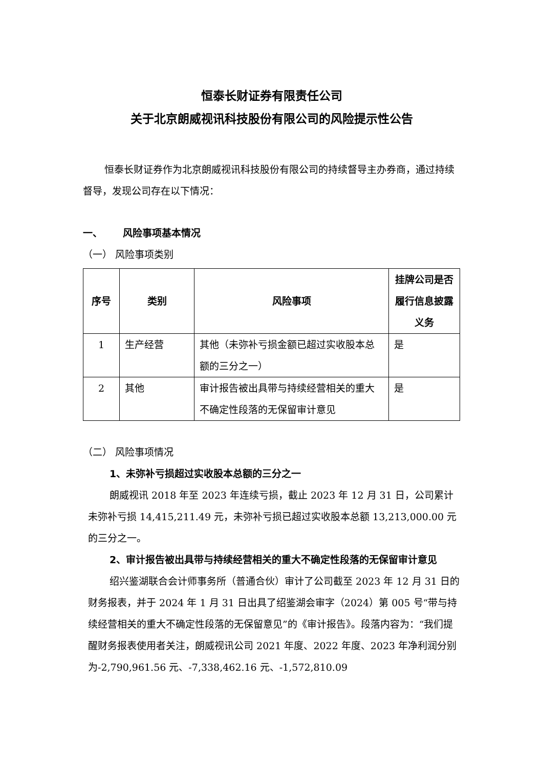恒泰长财证券有限责任公司
关于北京朗威视讯科技股份有限公司的风险提示性公告
恒泰长财证券作为北京朗威视讯科技股份有限公司的持续督导主办券商，通过持续督导，发现公司存在以下情况：
一、 风险事项基本情况
（一） 风险事项类别
| 序号 | 类别 | 风险事项 | 挂牌公司是否履行信息披露义务 |
| --- | --- | --- | --- |
| 1 | 生产经营 | 其他（未弥补亏损金额已超过实收股本总额的三分之一） | 是 |
| 2 | 其他 | 审计报告被出具带与持续经营相关的重大不确定性段落的无保留审计意见 | 是 |
（二） 风险事项情况
1、未弥补亏损超过实收股本总额的三分之一
朗威视讯 2018 年至 2023 年连续亏损，截止 2023 年 12 月 31 日，公司累计未弥补亏损 14,415,211.49 元，未弥补亏损已超过实收股本总额 13,213,000.00 元的三分之一。
2、审计报告被出具带与持续经营相关的重大不确定性段落的无保留审计意见
绍兴鉴湖联合会计师事务所（普通合伙）审计了公司截至 2023 年 12 月 31 日的财务报表，并于 2024 年 1 月 31 日出具了绍鉴湖会审字（2024）第 005 号“带与持续经营相关的重大不确定性段落的无保留意见”的《审计报告》。段落内容为：“我们提醒财务报表使用者关注，朗威视讯公司 2021 年度、2022 年度、2023 年净利润分别为-2,790,961.56 元、-7,338,462.16 元、-1,572,810.09